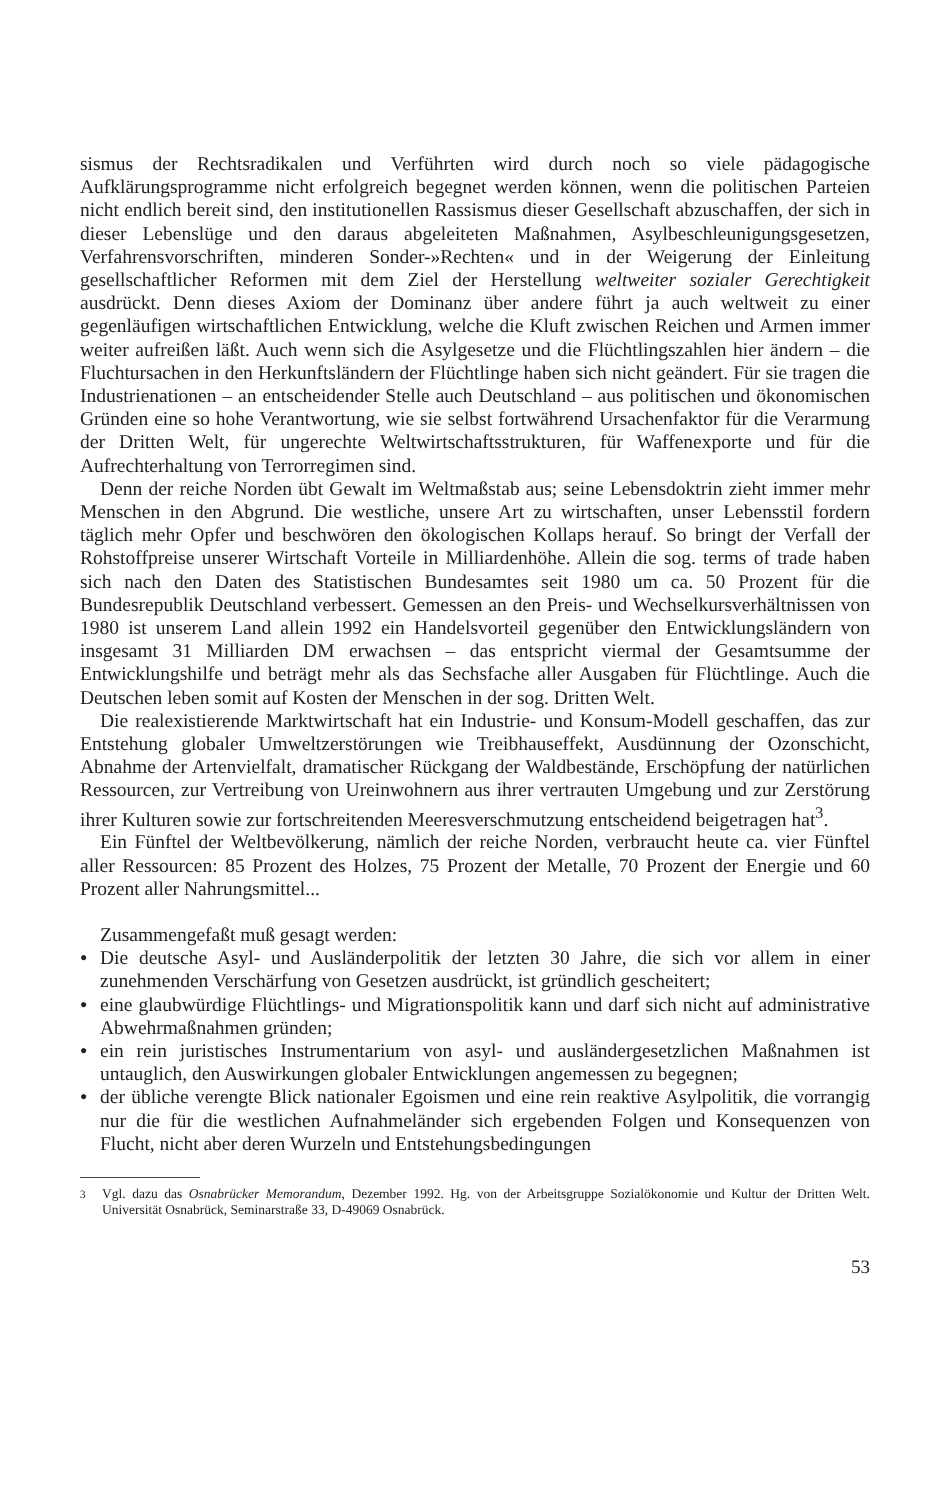sismus der Rechtsradikalen und Verführten wird durch noch so viele pädagogische Aufklärungsprogramme nicht erfolgreich begegnet werden können, wenn die politischen Parteien nicht endlich bereit sind, den institutionellen Rassismus dieser Gesellschaft abzuschaffen, der sich in dieser Lebenslüge und den daraus abgeleiteten Maßnahmen, Asylbeschleunigungsgesetzen, Verfahrensvorschriften, minderen Sonder-»Rechten« und in der Weigerung der Einleitung gesellschaftlicher Reformen mit dem Ziel der Herstellung weltweiter sozialer Gerechtigkeit ausdrückt. Denn dieses Axiom der Dominanz über andere führt ja auch weltweit zu einer gegenläufigen wirtschaftlichen Entwicklung, welche die Kluft zwischen Reichen und Armen immer weiter aufreißen läßt. Auch wenn sich die Asylgesetze und die Flüchtlingszahlen hier ändern – die Fluchtursachen in den Herkunftsländern der Flüchtlinge haben sich nicht geändert. Für sie tragen die Industrienationen – an entscheidender Stelle auch Deutschland – aus politischen und ökonomischen Gründen eine so hohe Verantwortung, wie sie selbst fortwährend Ursachenfaktor für die Verarmung der Dritten Welt, für ungerechte Weltwirtschaftsstrukturen, für Waffenexporte und für die Aufrechterhaltung von Terrorregimen sind.
Denn der reiche Norden übt Gewalt im Weltmaßstab aus; seine Lebensdoktrin zieht immer mehr Menschen in den Abgrund. Die westliche, unsere Art zu wirtschaften, unser Lebensstil fordern täglich mehr Opfer und beschwören den ökologischen Kollaps herauf. So bringt der Verfall der Rohstoffpreise unserer Wirtschaft Vorteile in Milliardenhöhe. Allein die sog. terms of trade haben sich nach den Daten des Statistischen Bundesamtes seit 1980 um ca. 50 Prozent für die Bundesrepublik Deutschland verbessert. Gemessen an den Preis- und Wechselkursverhältnissen von 1980 ist unserem Land allein 1992 ein Handelsvorteil gegenüber den Entwicklungsländern von insgesamt 31 Milliarden DM erwachsen – das entspricht viermal der Gesamtsumme der Entwicklungshilfe und beträgt mehr als das Sechsfache aller Ausgaben für Flüchtlinge. Auch die Deutschen leben somit auf Kosten der Menschen in der sog. Dritten Welt.
Die realexistierende Marktwirtschaft hat ein Industrie- und Konsum-Modell geschaffen, das zur Entstehung globaler Umweltzerstörungen wie Treibhauseffekt, Ausdünnung der Ozonschicht, Abnahme der Artenvielfalt, dramatischer Rückgang der Waldbestände, Erschöpfung der natürlichen Ressourcen, zur Vertreibung von Ureinwohnern aus ihrer vertrauten Umgebung und zur Zerstörung ihrer Kulturen sowie zur fortschreitenden Meeresverschmutzung entscheidend beigetragen hat<sup>3</sup>.
Ein Fünftel der Weltbevölkerung, nämlich der reiche Norden, verbraucht heute ca. vier Fünftel aller Ressourcen: 85 Prozent des Holzes, 75 Prozent der Metalle, 70 Prozent der Energie und 60 Prozent aller Nahrungsmittel...
Zusammengefaßt muß gesagt werden:
● Die deutsche Asyl- und Ausländerpolitik der letzten 30 Jahre, die sich vor allem in einer zunehmenden Verschärfung von Gesetzen ausdrückt, ist gründlich gescheitert;
● eine glaubwürdige Flüchtlings- und Migrationspolitik kann und darf sich nicht auf administrative Abwehrmaßnahmen gründen;
● ein rein juristisches Instrumentarium von asyl- und ausländergesetzlichen Maßnahmen ist untauglich, den Auswirkungen globaler Entwicklungen angemessen zu begegnen;
● der übliche verengte Blick nationaler Egoismen und eine rein reaktive Asylpolitik, die vorrangig nur die für die westlichen Aufnahmeländer sich ergebenden Folgen und Konsequenzen von Flucht, nicht aber deren Wurzeln und Entstehungsbedingungen
<sup>3</sup> Vgl. dazu das Osnabrücker Memorandum, Dezember 1992. Hg. von der Arbeitsgruppe Sozialökonomie und Kultur der Dritten Welt. Universität Osnabrück, Seminarstraße 33, D-49069 Osnabrück.
53